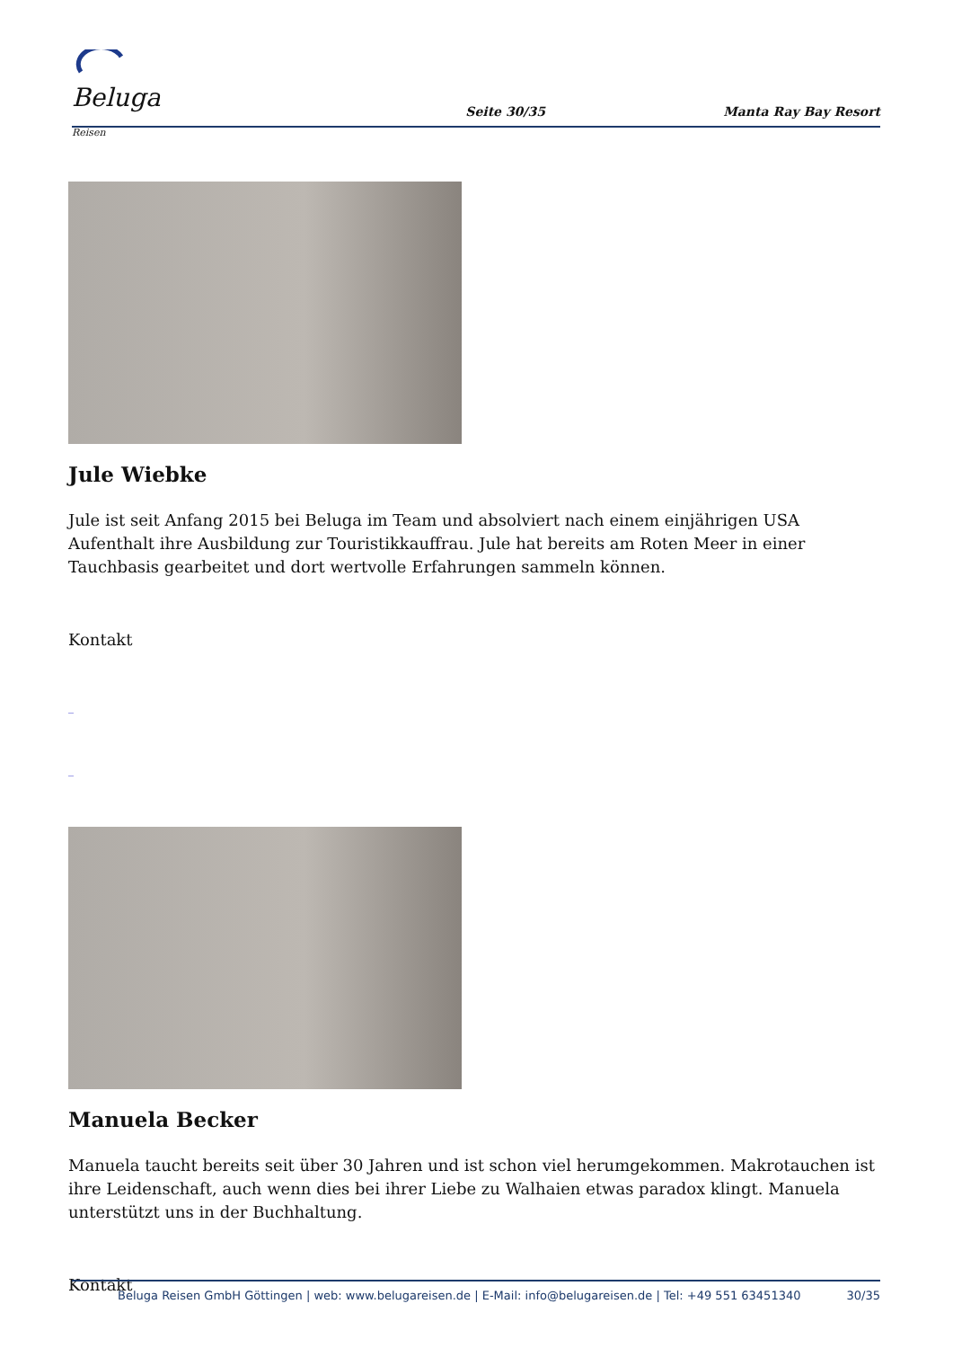Beluga Reisen
Seite 30/35
Manta Ray Bay Resort
Jule Wiebke
Jule ist seit Anfang 2015 bei Beluga im Team und absolviert nach einem einjährigen USA Aufenthalt ihre Ausbildung zur Touristikkauffrau. Jule hat bereits am Roten Meer in einer Tauchbasis gearbeitet und dort wertvolle Erfahrungen sammeln können.
Kontakt
_
_
Manuela Becker
Manuela taucht bereits seit über 30 Jahren und ist schon viel herumgekommen. Makrotauchen ist ihre Leidenschaft, auch wenn dies bei ihrer Liebe zu Walhaien etwas paradox klingt. Manuela unterstützt uns in der Buchhaltung.
Kontakt
Beluga Reisen GmbH Göttingen | web: www.belugareisen.de | E-Mail: info@belugareisen.de | Tel: +49 551 63451340
30/35